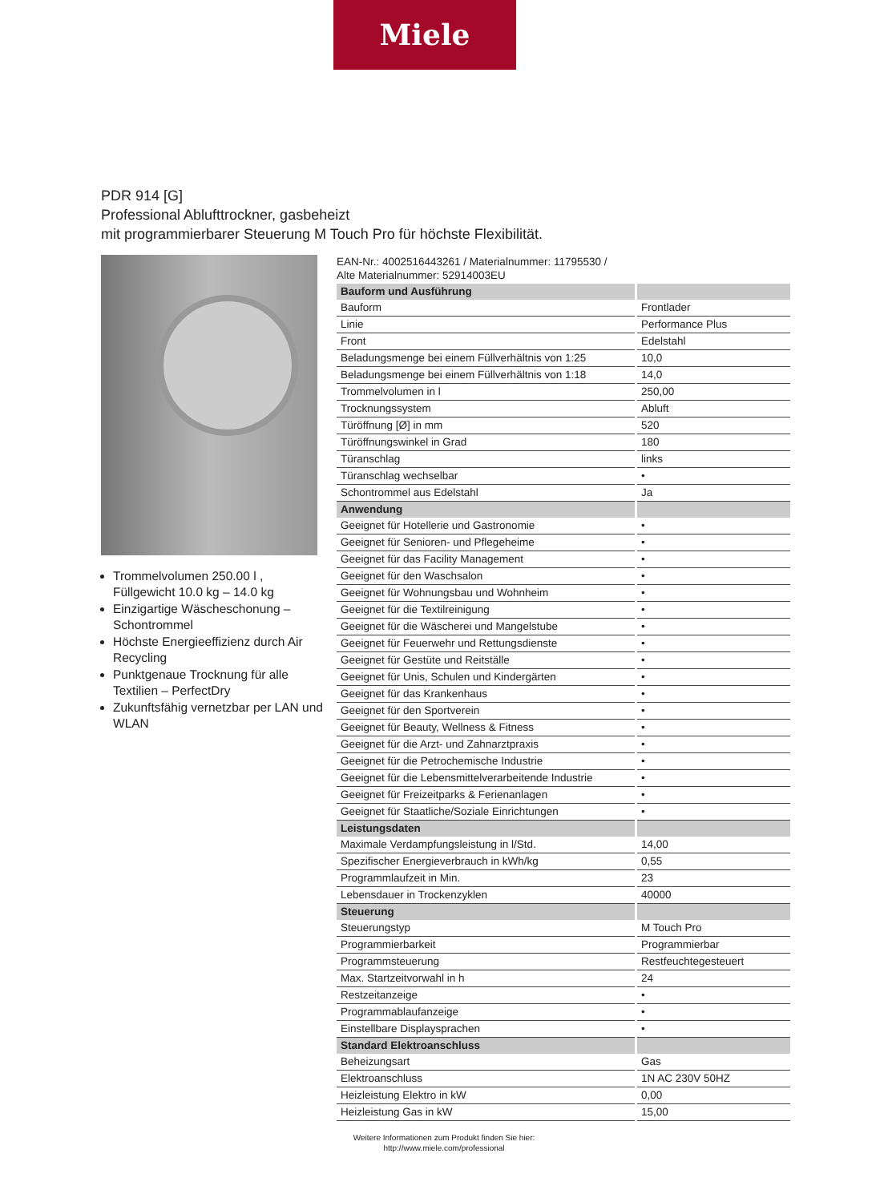Miele
PDR 914 [G]
Professional Ablufttrockner, gasbeheizt
mit programmierbarer Steuerung M Touch Pro für höchste Flexibilität.
Trommelvolumen 250.00 l , Füllgewicht 10.0 kg – 14.0 kg
Einzigartige Wäscheschonung – Schontrommel
Höchste Energieeffizienz durch Air Recycling
Punktgenaue Trocknung für alle Textilien – PerfectDry
Zukunftsfähig vernetzbar per LAN und WLAN
EAN-Nr.: 4002516443261 / Materialnummer: 11795530 /
Alte Materialnummer: 52914003EU
| Bauform und Ausführung | |
| Bauform | Frontlader |
| Linie | Performance Plus |
| Front | Edelstahl |
| Beladungsmenge bei einem Füllverhältnis von 1:25 | 10,0 |
| Beladungsmenge bei einem Füllverhältnis von 1:18 | 14,0 |
| Trommelvolumen in l | 250,00 |
| Trocknungssystem | Abluft |
| Türöffnung [Ø] in mm | 520 |
| Türöffnungswinkel in Grad | 180 |
| Türanschlag | links |
| Türanschlag wechselbar | • |
| Schontrommel aus Edelstahl | Ja |
| Anwendung | |
| Geeignet für Hotellerie und Gastronomie | • |
| Geeignet für Senioren- und Pflegeheime | • |
| Geeignet für das Facility Management | • |
| Geeignet für den Waschsalon | • |
| Geeignet für Wohnungsbau und Wohnheim | • |
| Geeignet für die Textilreinigung | • |
| Geeignet für die Wäscherei und Mangelstube | • |
| Geeignet für Feuerwehr und Rettungsdienste | • |
| Geeignet für Gestüte und Reitställe | • |
| Geeignet für Unis, Schulen und Kindergärten | • |
| Geeignet für das Krankenhaus | • |
| Geeignet für den Sportverein | • |
| Geeignet für Beauty, Wellness & Fitness | • |
| Geeignet für die Arzt- und Zahnarztpraxis | • |
| Geeignet für die Petrochemische Industrie | • |
| Geeignet für die Lebensmittelverarbeitende Industrie | • |
| Geeignet für Freizeitparks & Ferienanlagen | • |
| Geeignet für Staatliche/Soziale Einrichtungen | • |
| Leistungsdaten | |
| Maximale Verdampfungsleistung in l/Std. | 14,00 |
| Spezifischer Energieverbrauch in kWh/kg | 0,55 |
| Programmlaufzeit in Min. | 23 |
| Lebensdauer in Trockenzyklen | 40000 |
| Steuerung | |
| Steuerungstyp | M Touch Pro |
| Programmierbarkeit | Programmierbar |
| Programmsteuerung | Restfeuchtegesteuert |
| Max. Startzeitvorwahl in h | 24 |
| Restzeitanzeige | • |
| Programmablaufanzeige | • |
| Einstellbare Displaysprachen | • |
| Standard Elektroanschluss | |
| Beheizungsart | Gas |
| Elektroanschluss | 1N AC 230V 50HZ |
| Heizleistung Elektro in kW | 0,00 |
| Heizleistung Gas in kW | 15,00 |
Weitere Informationen zum Produkt finden Sie hier:
http://www.miele.com/professional